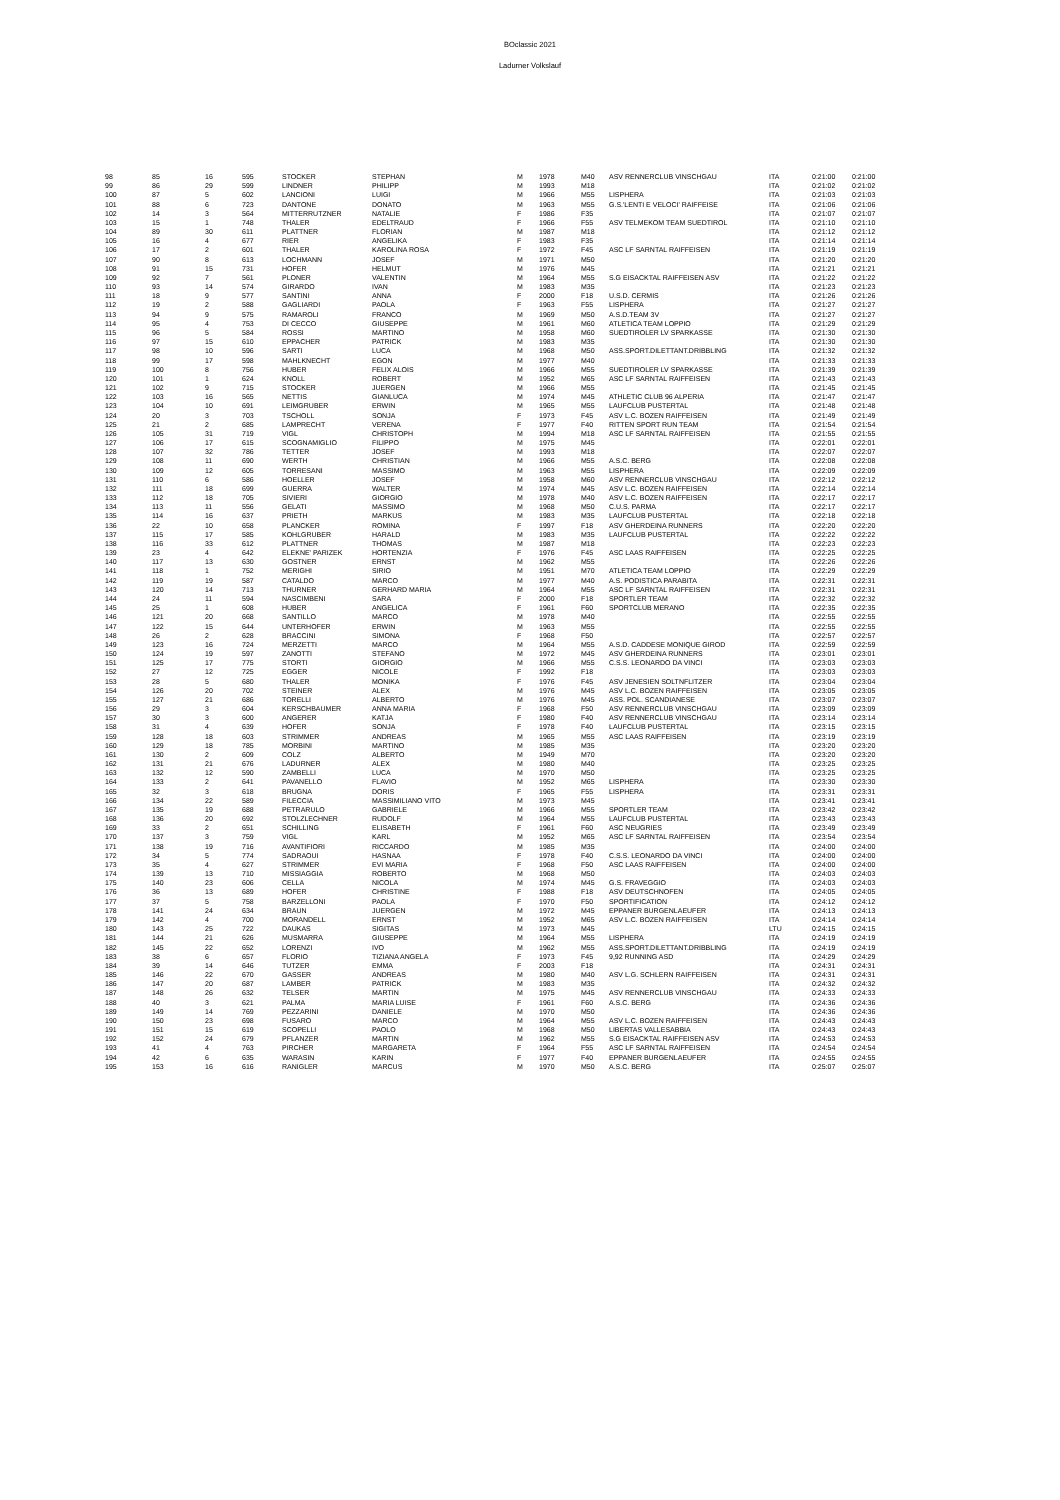BOclassic 2021
Ladurner Volkslauf
| 98 | 85 | 16 | 595 | STOCKER | STEPHAN | M | 1978 | M40 | ASV RENNERCLUB VINSCHGAU | ITA | 0:21:00 | 0:21:00 |
| 99 | 86 | 29 | 599 | LINDNER | PHILIPP | M | 1993 | M18 | | ITA | 0:21:02 | 0:21:02 |
| 100 | 87 | 5 | 602 | LANCIONI | LUIGI | M | 1966 | M55 | LISPHERA | ITA | 0:21:03 | 0:21:03 |
| 101 | 88 | 6 | 723 | DANTONE | DONATO | M | 1963 | M55 | G.S.'LENTI E VELOCI' RAIFFEISE | ITA | 0:21:06 | 0:21:06 |
| 102 | 14 | 3 | 564 | MITTERRUTZNER | NATALIE | F | 1986 | F35 | | ITA | 0:21:07 | 0:21:07 |
| 103 | 15 | 1 | 748 | THALER | EDELTRAUD | F | 1966 | F55 | ASV TELMEKOM TEAM SUEDTIROL | ITA | 0:21:10 | 0:21:10 |
| 104 | 89 | 30 | 611 | PLATTNER | FLORIAN | M | 1987 | M18 | | ITA | 0:21:12 | 0:21:12 |
| 105 | 16 | 4 | 677 | RIER | ANGELIKA | F | 1983 | F35 | | ITA | 0:21:14 | 0:21:14 |
| 106 | 17 | 2 | 601 | THALER | KAROLINA ROSA | F | 1972 | F45 | ASC LF SARNTAL RAIFFEISEN | ITA | 0:21:19 | 0:21:19 |
| 107 | 90 | 8 | 613 | LOCHMANN | JOSEF | M | 1971 | M50 | | ITA | 0:21:20 | 0:21:20 |
| 108 | 91 | 15 | 731 | HOFER | HELMUT | M | 1976 | M45 | | ITA | 0:21:21 | 0:21:21 |
| 109 | 92 | 7 | 561 | PLONER | VALENTIN | M | 1964 | M55 | S.G EISACKTAL RAIFFEISEN ASV | ITA | 0:21:22 | 0:21:22 |
| 110 | 93 | 14 | 574 | GIRARDO | IVAN | M | 1983 | M35 | | ITA | 0:21:23 | 0:21:23 |
| 111 | 18 | 9 | 577 | SANTINI | ANNA | F | 2000 | F18 | U.S.D. CERMIS | ITA | 0:21:26 | 0:21:26 |
| 112 | 19 | 2 | 588 | GAGLIARDI | PAOLA | F | 1963 | F55 | LISPHERA | ITA | 0:21:27 | 0:21:27 |
| 113 | 94 | 9 | 575 | RAMAROLI | FRANCO | M | 1969 | M50 | A.S.D.TEAM 3V | ITA | 0:21:27 | 0:21:27 |
| 114 | 95 | 4 | 753 | DI CECCO | GIUSEPPE | M | 1961 | M60 | ATLETICA TEAM LOPPIO | ITA | 0:21:29 | 0:21:29 |
| 115 | 96 | 5 | 584 | ROSSI | MARTINO | M | 1958 | M60 | SUEDTIROLER LV SPARKASSE | ITA | 0:21:30 | 0:21:30 |
| 116 | 97 | 15 | 610 | EPPACHER | PATRICK | M | 1983 | M35 | | ITA | 0:21:30 | 0:21:30 |
| 117 | 98 | 10 | 596 | SARTI | LUCA | M | 1968 | M50 | ASS.SPORT.DILETTANT.DRIBBLING | ITA | 0:21:32 | 0:21:32 |
| 118 | 99 | 17 | 598 | MAHLKNECHT | EGON | M | 1977 | M40 | | ITA | 0:21:33 | 0:21:33 |
| 119 | 100 | 8 | 756 | HUBER | FELIX ALOIS | M | 1966 | M55 | SUEDTIROLER LV SPARKASSE | ITA | 0:21:39 | 0:21:39 |
| 120 | 101 | 1 | 624 | KNOLL | ROBERT | M | 1952 | M65 | ASC LF SARNTAL RAIFFEISEN | ITA | 0:21:43 | 0:21:43 |
| 121 | 102 | 9 | 715 | STOCKER | JUERGEN | M | 1966 | M55 | | ITA | 0:21:45 | 0:21:45 |
| 122 | 103 | 16 | 565 | NETTIS | GIANLUCA | M | 1974 | M45 | ATHLETIC CLUB 96 ALPERIA | ITA | 0:21:47 | 0:21:47 |
| 123 | 104 | 10 | 691 | LEIMGRUBER | ERWIN | M | 1965 | M55 | LAUFCLUB PUSTERTAL | ITA | 0:21:48 | 0:21:48 |
| 124 | 20 | 3 | 703 | TSCHOLL | SONJA | F | 1973 | F45 | ASV L.C. BOZEN RAIFFEISEN | ITA | 0:21:49 | 0:21:49 |
| 125 | 21 | 2 | 685 | LAMPRECHT | VERENA | F | 1977 | F40 | RITTEN SPORT RUN TEAM | ITA | 0:21:54 | 0:21:54 |
| 126 | 105 | 31 | 719 | VIGL | CHRISTOPH | M | 1994 | M18 | ASC LF SARNTAL RAIFFEISEN | ITA | 0:21:55 | 0:21:55 |
| 127 | 106 | 17 | 615 | SCOGNAMIGLIO | FILIPPO | M | 1975 | M45 | | ITA | 0:22:01 | 0:22:01 |
| 128 | 107 | 32 | 786 | TETTER | JOSEF | M | 1993 | M18 | | ITA | 0:22:07 | 0:22:07 |
| 129 | 108 | 11 | 690 | WERTH | CHRISTIAN | M | 1966 | M55 | A.S.C. BERG | ITA | 0:22:08 | 0:22:08 |
| 130 | 109 | 12 | 605 | TORRESANI | MASSIMO | M | 1963 | M55 | LISPHERA | ITA | 0:22:09 | 0:22:09 |
| 131 | 110 | 6 | 586 | HOELLER | JOSEF | M | 1958 | M60 | ASV RENNERCLUB VINSCHGAU | ITA | 0:22:12 | 0:22:12 |
| 132 | 111 | 18 | 699 | GUERRA | WALTER | M | 1974 | M45 | ASV L.C. BOZEN RAIFFEISEN | ITA | 0:22:14 | 0:22:14 |
| 133 | 112 | 18 | 705 | SIVIERI | GIORGIO | M | 1978 | M40 | ASV L.C. BOZEN RAIFFEISEN | ITA | 0:22:17 | 0:22:17 |
| 134 | 113 | 11 | 556 | GELATI | MASSIMO | M | 1968 | M50 | C.U.S. PARMA | ITA | 0:22:17 | 0:22:17 |
| 135 | 114 | 16 | 637 | PRIETH | MARKUS | M | 1983 | M35 | LAUFCLUB PUSTERTAL | ITA | 0:22:18 | 0:22:18 |
| 136 | 22 | 10 | 658 | PLANCKER | ROMINA | F | 1997 | F18 | ASV GHERDEINA RUNNERS | ITA | 0:22:20 | 0:22:20 |
| 137 | 115 | 17 | 585 | KOHLGRUBER | HARALD | M | 1983 | M35 | LAUFCLUB PUSTERTAL | ITA | 0:22:22 | 0:22:22 |
| 138 | 116 | 33 | 612 | PLATTNER | THOMAS | M | 1987 | M18 | | ITA | 0:22:23 | 0:22:23 |
| 139 | 23 | 4 | 642 | ELEKNE' PARIZEK | HORTENZIA | F | 1976 | F45 | ASC LAAS RAIFFEISEN | ITA | 0:22:25 | 0:22:25 |
| 140 | 117 | 13 | 630 | GOSTNER | ERNST | M | 1962 | M55 | | ITA | 0:22:26 | 0:22:26 |
| 141 | 118 | 1 | 752 | MERIGHI | SIRIO | M | 1951 | M70 | ATLETICA TEAM LOPPIO | ITA | 0:22:29 | 0:22:29 |
| 142 | 119 | 19 | 587 | CATALDO | MARCO | M | 1977 | M40 | A.S. PODISTICA PARABITA | ITA | 0:22:31 | 0:22:31 |
| 143 | 120 | 14 | 713 | THURNER | GERHARD MARIA | M | 1964 | M55 | ASC LF SARNTAL RAIFFEISEN | ITA | 0:22:31 | 0:22:31 |
| 144 | 24 | 11 | 594 | NASCIMBENI | SARA | F | 2000 | F18 | SPORTLER TEAM | ITA | 0:22:32 | 0:22:32 |
| 145 | 25 | 1 | 608 | HUBER | ANGELICA | F | 1961 | F60 | SPORTCLUB MERANO | ITA | 0:22:35 | 0:22:35 |
| 146 | 121 | 20 | 668 | SANTILLO | MARCO | M | 1978 | M40 | | ITA | 0:22:55 | 0:22:55 |
| 147 | 122 | 15 | 644 | UNTERHOFER | ERWIN | M | 1963 | M55 | | ITA | 0:22:55 | 0:22:55 |
| 148 | 26 | 2 | 628 | BRACCINI | SIMONA | F | 1968 | F50 | | ITA | 0:22:57 | 0:22:57 |
| 149 | 123 | 16 | 724 | MERZETTI | MARCO | M | 1964 | M55 | A.S.D. CADDESE MONIQUE GIROD | ITA | 0:22:59 | 0:22:59 |
| 150 | 124 | 19 | 597 | ZANOTTI | STEFANO | M | 1972 | M45 | ASV GHERDEINA RUNNERS | ITA | 0:23:01 | 0:23:01 |
| 151 | 125 | 17 | 775 | STORTI | GIORGIO | M | 1966 | M55 | C.S.S. LEONARDO DA VINCI | ITA | 0:23:03 | 0:23:03 |
| 152 | 27 | 12 | 725 | EGGER | NICOLE | F | 1992 | F18 | | ITA | 0:23:03 | 0:23:03 |
| 153 | 28 | 5 | 680 | THALER | MONIKA | F | 1976 | F45 | ASV JENESIEN SOLTNFLITZER | ITA | 0:23:04 | 0:23:04 |
| 154 | 126 | 20 | 702 | STEINER | ALEX | M | 1976 | M45 | ASV L.C. BOZEN RAIFFEISEN | ITA | 0:23:05 | 0:23:05 |
| 155 | 127 | 21 | 686 | TORELLI | ALBERTO | M | 1976 | M45 | ASS. POL. SCANDIANESE | ITA | 0:23:07 | 0:23:07 |
| 156 | 29 | 3 | 604 | KERSCHBAUMER | ANNA MARIA | F | 1968 | F50 | ASV RENNERCLUB VINSCHGAU | ITA | 0:23:09 | 0:23:09 |
| 157 | 30 | 3 | 600 | ANGERER | KATJA | F | 1980 | F40 | ASV RENNERCLUB VINSCHGAU | ITA | 0:23:14 | 0:23:14 |
| 158 | 31 | 4 | 639 | HOFER | SONJA | F | 1978 | F40 | LAUFCLUB PUSTERTAL | ITA | 0:23:15 | 0:23:15 |
| 159 | 128 | 18 | 603 | STRIMMER | ANDREAS | M | 1965 | M55 | ASC LAAS RAIFFEISEN | ITA | 0:23:19 | 0:23:19 |
| 160 | 129 | 18 | 785 | MORBINI | MARTINO | M | 1985 | M35 | | ITA | 0:23:20 | 0:23:20 |
| 161 | 130 | 2 | 609 | COLZ | ALBERTO | M | 1949 | M70 | | ITA | 0:23:20 | 0:23:20 |
| 162 | 131 | 21 | 676 | LADURNER | ALEX | M | 1980 | M40 | | ITA | 0:23:25 | 0:23:25 |
| 163 | 132 | 12 | 590 | ZAMBELLI | LUCA | M | 1970 | M50 | | ITA | 0:23:25 | 0:23:25 |
| 164 | 133 | 2 | 641 | PAVANELLO | FLAVIO | M | 1952 | M65 | LISPHERA | ITA | 0:23:30 | 0:23:30 |
| 165 | 32 | 3 | 618 | BRUGNA | DORIS | F | 1965 | F55 | LISPHERA | ITA | 0:23:31 | 0:23:31 |
| 166 | 134 | 22 | 589 | FILECCIA | MASSIMILIANO VITO | M | 1973 | M45 | | ITA | 0:23:41 | 0:23:41 |
| 167 | 135 | 19 | 688 | PETRARULO | GABRIELE | M | 1966 | M55 | SPORTLER TEAM | ITA | 0:23:42 | 0:23:42 |
| 168 | 136 | 20 | 692 | STOLZLECHNER | RUDOLF | M | 1964 | M55 | LAUFCLUB PUSTERTAL | ITA | 0:23:43 | 0:23:43 |
| 169 | 33 | 2 | 651 | SCHILLING | ELISABETH | F | 1961 | F60 | ASC NEUGRIES | ITA | 0:23:49 | 0:23:49 |
| 170 | 137 | 3 | 759 | VIGL | KARL | M | 1952 | M65 | ASC LF SARNTAL RAIFFEISEN | ITA | 0:23:54 | 0:23:54 |
| 171 | 138 | 19 | 716 | AVANTIFIORI | RICCARDO | M | 1985 | M35 | | ITA | 0:24:00 | 0:24:00 |
| 172 | 34 | 5 | 774 | SADRAOUI | HASNAA | F | 1978 | F40 | C.S.S. LEONARDO DA VINCI | ITA | 0:24:00 | 0:24:00 |
| 173 | 35 | 4 | 627 | STRIMMER | EVI MARIA | F | 1968 | F50 | ASC LAAS RAIFFEISEN | ITA | 0:24:00 | 0:24:00 |
| 174 | 139 | 13 | 710 | MISSIAGGIA | ROBERTO | M | 1968 | M50 | | ITA | 0:24:03 | 0:24:03 |
| 175 | 140 | 23 | 606 | CELLA | NICOLA | M | 1974 | M45 | G.S. FRAVEGGIO | ITA | 0:24:03 | 0:24:03 |
| 176 | 36 | 13 | 689 | HOFER | CHRISTINE | F | 1988 | F18 | ASV DEUTSCHNOFEN | ITA | 0:24:05 | 0:24:05 |
| 177 | 37 | 5 | 758 | BARZELLONI | PAOLA | F | 1970 | F50 | SPORTIFICATION | ITA | 0:24:12 | 0:24:12 |
| 178 | 141 | 24 | 634 | BRAUN | JUERGEN | M | 1972 | M45 | EPPANER BURGENLAEUFER | ITA | 0:24:13 | 0:24:13 |
| 179 | 142 | 4 | 700 | MORANDELL | ERNST | M | 1952 | M65 | ASV L.C. BOZEN RAIFFEISEN | ITA | 0:24:14 | 0:24:14 |
| 180 | 143 | 25 | 722 | DAUKAS | SIGITAS | M | 1973 | M45 | | LTU | 0:24:15 | 0:24:15 |
| 181 | 144 | 21 | 626 | MUSMARRA | GIUSEPPE | M | 1964 | M55 | LISPHERA | ITA | 0:24:19 | 0:24:19 |
| 182 | 145 | 22 | 652 | LORENZI | IVO | M | 1962 | M55 | ASS.SPORT.DILETTANT.DRIBBLING | ITA | 0:24:19 | 0:24:19 |
| 183 | 38 | 6 | 657 | FLORIO | TIZIANA ANGELA | F | 1973 | F45 | 9,92 RUNNING ASD | ITA | 0:24:29 | 0:24:29 |
| 184 | 39 | 14 | 646 | TUTZER | EMMA | F | 2003 | F18 | | ITA | 0:24:31 | 0:24:31 |
| 185 | 146 | 22 | 670 | GASSER | ANDREAS | M | 1980 | M40 | ASV L.G. SCHLERN RAIFFEISEN | ITA | 0:24:31 | 0:24:31 |
| 186 | 147 | 20 | 687 | LAMBER | PATRICK | M | 1983 | M35 | | ITA | 0:24:32 | 0:24:32 |
| 187 | 148 | 26 | 632 | TELSER | MARTIN | M | 1975 | M45 | ASV RENNERCLUB VINSCHGAU | ITA | 0:24:33 | 0:24:33 |
| 188 | 40 | 3 | 621 | PALMA | MARIA LUISE | F | 1961 | F60 | A.S.C. BERG | ITA | 0:24:36 | 0:24:36 |
| 189 | 149 | 14 | 769 | PEZZARINI | DANIELE | M | 1970 | M50 | | ITA | 0:24:36 | 0:24:36 |
| 190 | 150 | 23 | 698 | FUSARO | MARCO | M | 1964 | M55 | ASV L.C. BOZEN RAIFFEISEN | ITA | 0:24:43 | 0:24:43 |
| 191 | 151 | 15 | 619 | SCOPELLI | PAOLO | M | 1968 | M50 | LIBERTAS VALLESABBIA | ITA | 0:24:43 | 0:24:43 |
| 192 | 152 | 24 | 679 | PFLANZER | MARTIN | M | 1962 | M55 | S.G EISACKTAL RAIFFEISEN ASV | ITA | 0:24:53 | 0:24:53 |
| 193 | 41 | 4 | 763 | PIRCHER | MARGARETA | F | 1964 | F55 | ASC LF SARNTAL RAIFFEISEN | ITA | 0:24:54 | 0:24:54 |
| 194 | 42 | 6 | 635 | WARASIN | KARIN | F | 1977 | F40 | EPPANER BURGENLAEUFER | ITA | 0:24:55 | 0:24:55 |
| 195 | 153 | 16 | 616 | RANIGLER | MARCUS | M | 1970 | M50 | A.S.C. BERG | ITA | 0:25:07 | 0:25:07 |